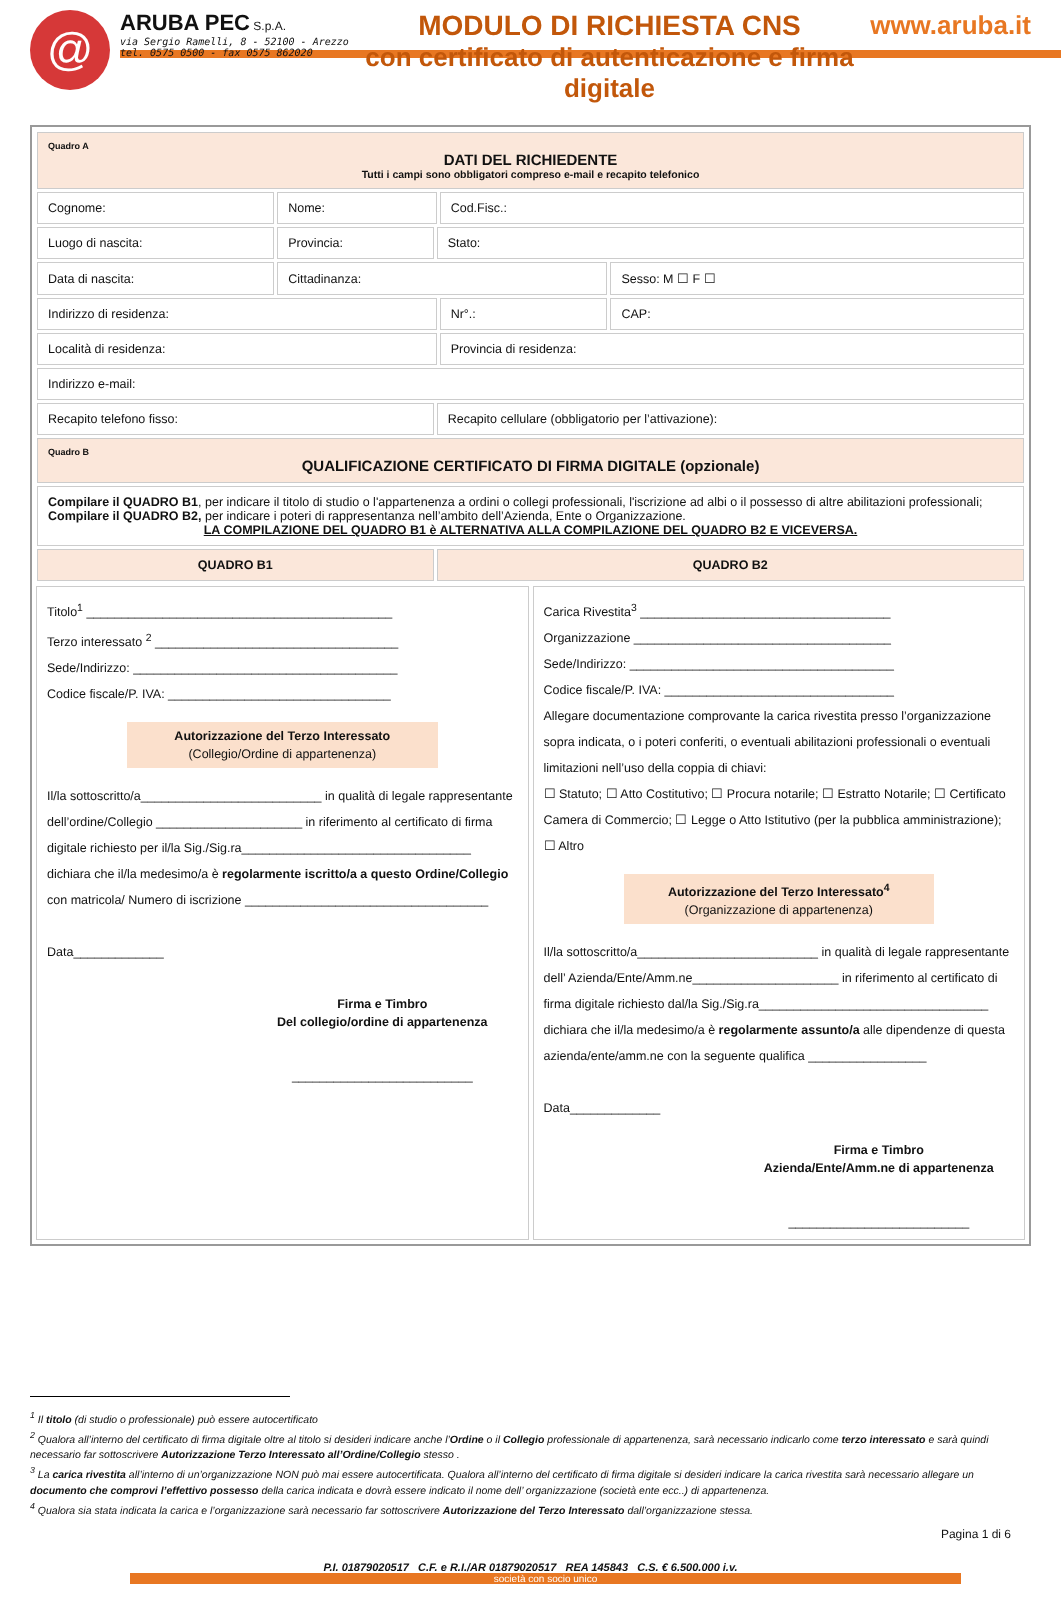@
ARUBA PEC S.p.A.
via Sergio Ramelli, 8 - 52100 - Arezzo
tel. 0575 0500 - fax 0575 862020
MODULO DI RICHIESTA CNS
con certificato di autenticazione e firma digitale
www.aruba.it
| Quadro A DATI DEL RICHIEDENTE Tutti i campi sono obbligatori compreso e-mail e recapito telefonico | | | | |
| Cognome: | Nome: | | Cod.Fisc.: | |
| Luogo di nascita: | Provincia: | Stato: | | |
| Data di nascita: | Cittadinanza: | | | Sesso: M ☐ F ☐ |
| Indirizzo di residenza: | | | Nr°.: | CAP: |
| Località di residenza: | | | Provincia di residenza: | |
| Indirizzo e-mail: | | | | |
| Recapito telefono fisso: | | Recapito cellulare (obbligatorio per l’attivazione): | | |
| Quadro B QUALIFICAZIONE CERTIFICATO DI FIRMA DIGITALE (opzionale) | | | | |
| Compilare il QUADRO B1 , per indicare il titolo di studio o l'appartenenza a ordini o collegi professionali, l'iscrizione ad albi o il possesso di altre abilitazioni professionali; Compilare il QUADRO B2, per indicare i poteri di rappresentanza nell’ambito dell’Azienda, Ente o Organizzazione. LA COMPILAZIONE DEL QUADRO B1 è ALTERNATIVA ALLA COMPILAZIONE DEL QUADRO B2 E VICEVERSA. | | | | |
| QUADRO B1 | | QUADRO B2 | | |
Titolo<sup>1</sup> ____________________________________________
Terzo interessato <sup>2</sup> ___________________________________
Sede/Indirizzo: ______________________________________
Codice fiscale/P. IVA: ________________________________
Autorizzazione del Terzo Interessato
(Collegio/Ordine di appartenenza)
Il/la sottoscritto/a__________________________ in qualità di legale rappresentante dell’ordine/Collegio _____________________ in riferimento al certificato di firma digitale richiesto per il/la Sig./Sig.ra_________________________________ dichiara che il/la medesimo/a è regolarmente iscritto/a a questo Ordine/Collegio con matricola/ Numero di iscrizione ___________________________________
Data_____________
Firma e Timbro
Del collegio/ordine di appartenenza
__________________________
Carica Rivestita<sup>3</sup> ____________________________________
Organizzazione _____________________________________
Sede/Indirizzo: ______________________________________
Codice fiscale/P. IVA: _________________________________
Allegare documentazione comprovante la carica rivestita presso l’organizzazione sopra indicata, o i poteri conferiti, o eventuali abilitazioni professionali o eventuali limitazioni nell’uso della coppia di chiavi:
☐ Statuto; ☐ Atto Costitutivo; ☐ Procura notarile; ☐ Estratto Notarile; ☐ Certificato Camera di Commercio; ☐ Legge o Atto Istitutivo (per la pubblica amministrazione); ☐ Altro
Autorizzazione del Terzo Interessato<sup>4</sup>
(Organizzazione di appartenenza)
Il/la sottoscritto/a__________________________ in qualità di legale rappresentante dell’ Azienda/Ente/Amm.ne_____________________ in riferimento al certificato di firma digitale richiesto dal/la Sig./Sig.ra_________________________________ dichiara che il/la medesimo/a è regolarmente assunto/a alle dipendenze di questa azienda/ente/amm.ne con la seguente qualifica _________________
Data_____________
Firma e Timbro
Azienda/Ente/Amm.ne di appartenenza
__________________________
<sup>1</sup> Il titolo (di studio o professionale) può essere autocertificato
<sup>2</sup> Qualora all’interno del certificato di firma digitale oltre al titolo si desideri indicare anche l’Ordine o il Collegio professionale di appartenenza, sarà necessario indicarlo come terzo interessato e sarà quindi necessario far sottoscrivere Autorizzazione Terzo Interessato all’Ordine/Collegio stesso .
<sup>3</sup> La carica rivestita all’interno di un’organizzazione NON può mai essere autocertificata. Qualora all’interno del certificato di firma digitale si desideri indicare la carica rivestita sarà necessario allegare un documento che comprovi l’effettivo possesso della carica indicata e dovrà essere indicato il nome dell’ organizzazione (società ente ecc..) di appartenenza.
<sup>4</sup> Qualora sia stata indicata la carica e l’organizzazione sarà necessario far sottoscrivere Autorizzazione del Terzo Interessato dall’organizzazione stessa.
Pagina 1 di 6
P.I. 01879020517 C.F. e R.I./AR 01879020517 REA 145843 C.S. € 6.500.000 i.v.
società con socio unico